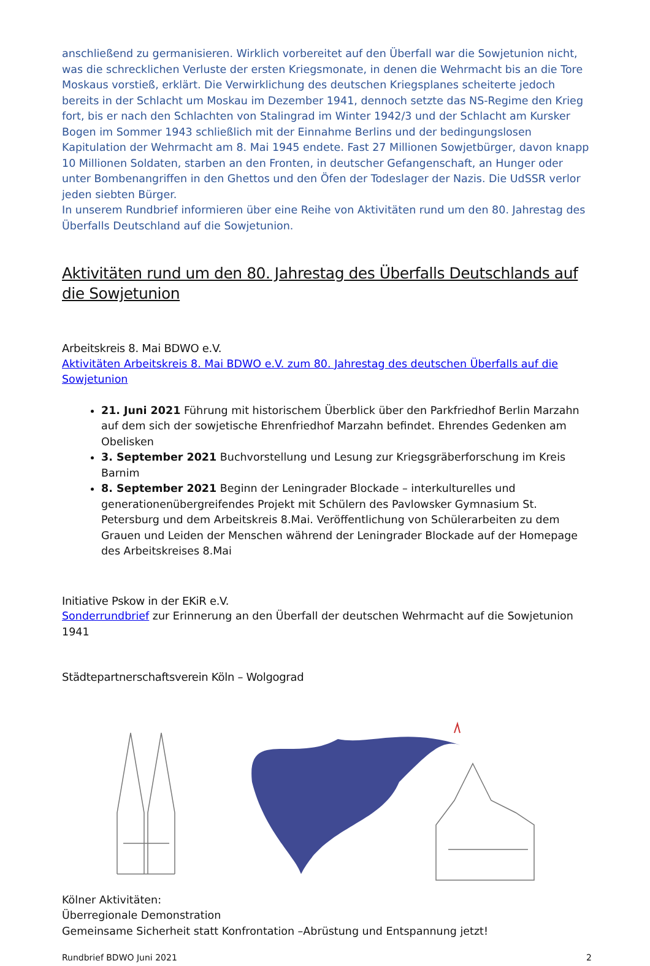anschließend zu germanisieren. Wirklich vorbereitet auf den Überfall war die Sowjetunion nicht, was die schrecklichen Verluste der ersten Kriegsmonate, in denen die Wehrmacht bis an die Tore Moskaus vorstieß, erklärt. Die Verwirklichung des deutschen Kriegsplanes scheiterte jedoch bereits in der Schlacht um Moskau im Dezember 1941, dennoch setzte das NS-Regime den Krieg fort, bis er nach den Schlachten von Stalingrad im Winter 1942/3 und der Schlacht am Kursker Bogen im Sommer 1943 schließlich mit der Einnahme Berlins und der bedingungslosen Kapitulation der Wehrmacht am 8. Mai 1945 endete. Fast 27 Millionen Sowjetbürger, davon knapp 10 Millionen Soldaten, starben an den Fronten, in deutscher Gefangenschaft, an Hunger oder unter Bombenangriffen in den Ghettos und den Öfen der Todeslager der Nazis. Die UdSSR verlor jeden siebten Bürger.
In unserem Rundbrief informieren über eine Reihe von Aktivitäten rund um den 80. Jahrestag des Überfalls Deutschland auf die Sowjetunion.
Aktivitäten rund um den 80. Jahrestag des Überfalls Deutschlands auf die Sowjetunion
Arbeitskreis 8. Mai BDWO e.V.
Aktivitäten Arbeitskreis 8. Mai BDWO e.V. zum 80. Jahrestag des deutschen Überfalls auf die Sowjetunion
21. Juni 2021 Führung mit historischem Überblick über den Parkfriedhof Berlin Marzahn auf dem sich der sowjetische Ehrenfriedhof Marzahn befindet. Ehrendes Gedenken am Obelisken
3. September 2021 Buchvorstellung und Lesung zur Kriegsgräberforschung im Kreis Barnim
8. September 2021 Beginn der Leningrader Blockade – interkulturelles und generationenübergreifendes Projekt mit Schülern des Pavlowsker Gymnasium St. Petersburg und dem Arbeitskreis 8.Mai. Veröffentlichung von Schülerarbeiten zu dem Grauen und Leiden der Menschen während der Leningrader Blockade auf der Homepage des Arbeitskreises 8.Mai
Initiative Pskow in der EKiR e.V.
Sonderrundbrief zur Erinnerung an den Überfall der deutschen Wehrmacht auf die Sowjetunion 1941
Städtepartnerschaftsverein Köln – Wolgograd
Kölner Aktivitäten:
Überregionale Demonstration
Gemeinsame Sicherheit statt Konfrontation –Abrüstung und Entspannung jetzt!
Rundbrief BDWO Juni 2021 2